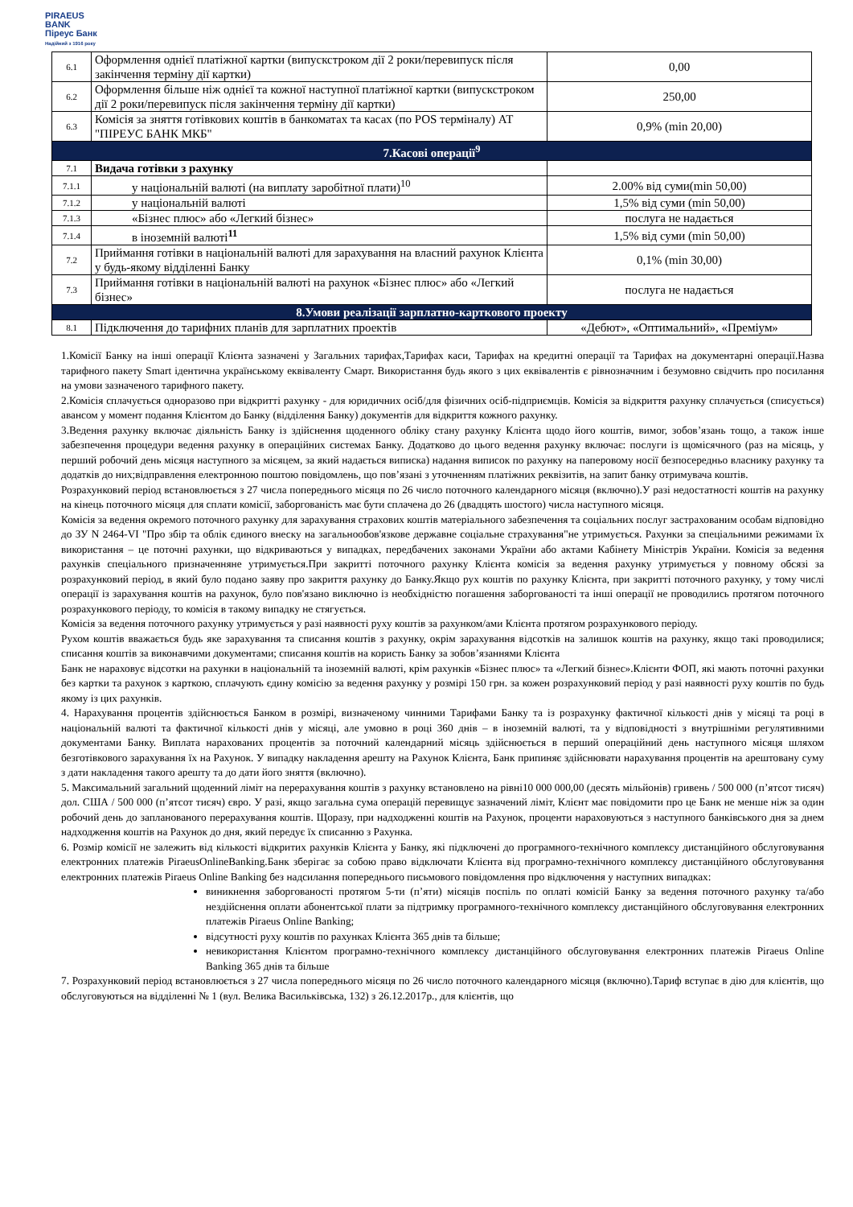PIRAEUS
BANK
Піреус Банк
Надійний з 1916 року
| 6.1 | Оформлення однієї платіжної картки (випускстроком дії 2 роки/перевипуск після закінчення терміну дії картки) | 0,00 |
| 6.2 | Оформлення більше ніж однієї та кожної наступної платіжної картки (випускстроком дії 2 роки/перевипуск після закінчення терміну дії картки) | 250,00 |
| 6.3 | Комісія за зняття готівкових коштів в банкоматах та касах (по POS терміналу) АТ "ПІРЕУС БАНК МКБ" | 0,9% (min 20,00) |
| 7.Касові операції<sup>9</sup> | | |
| 7.1 | Видача готівки з рахунку | |
| 7.1.1 | у національній валюті (на виплату заробітної плати)<sup>10</sup> | 2.00% від суми(min 50,00) |
| 7.1.2 | у національній валюті | 1,5% від суми (min 50,00) |
| 7.1.3 | «Бізнес плюс» або «Легкий бізнес» | послуга не надається |
| 7.1.4 | в іноземній валюті<sup>11</sup> | 1,5% від суми (min 50,00) |
| 7.2 | Приймання готівки в національній валюті для зарахування на власний рахунок Клієнта у будь-якому відділенні Банку | 0,1% (min 30,00) |
| 7.3 | Приймання готівки в національній валюті на рахунок «Бізнес плюс» або «Легкий бізнес» | послуга не надається |
| 8.Умови реалізації зарплатно-карткового проекту | | |
| 8.1 | Підключення до тарифних планів для зарплатних проектів | «Дебют», «Оптимальний», «Преміум» |
1.Комісії Банку на інші операції Клієнта зазначені у Загальних тарифах,Тарифах каси, Тарифах на кредитні операції та Тарифах на документарні операції.Назва тарифного пакету Smart ідентична українському еквіваленту Смарт. Використання будь якого з цих еквівалентів є рівнозначним і безумовно свідчить про посилання на умови зазначеного тарифного пакету.
2.Комісія сплачується одноразово при відкритті рахунку - для юридичних осіб/для фізичних осіб-підприємців. Комісія за відкриття рахунку сплачується (списується) авансом у момент подання Клієнтом до Банку (відділення Банку) документів для відкриття кожного рахунку.
3.Ведення рахунку включає діяльність Банку із здійснення щоденного обліку стану рахунку Клієнта щодо його коштів, вимог, зобов’язань тощо, а також інше забезпечення процедури ведення рахунку в операційних системах Банку. Додатково до цього ведення рахунку включає: послуги із щомісячного (раз на місяць, у перший робочий день місяця наступного за місяцем, за який надається виписка) надання виписок по рахунку на паперовому носії безпосередньо власнику рахунку та додатків до них;відправлення електронною поштою повідомлень, що пов’язані з уточненням платіжних реквізитів, на запит банку отримувача коштів.
Розрахунковий період встановлюється з 27 числа попереднього місяця по 26 число поточного календарного місяця (включно).У разі недостатності коштів на рахунку на кінець поточного місяця для сплати комісії, заборгованість має бути сплачена до 26 (двадцять шостого) числа наступного місяця.
Комісія за ведення окремого поточного рахунку для зарахування страхових коштів матеріального забезпечення та соціальних послуг застрахованим особам відповідно до ЗУ N 2464-VI "Про збір та облік єдиного внеску на загальнообов'язкове державне соціальне страхування"не утримується. Рахунки за спеціальними режимами їх використання – це поточні рахунки, що відкриваються у випадках, передбачених законами України або актами Кабінету Міністрів України. Комісія за ведення рахунків спеціального призначенняне утримується.При закритті поточного рахунку Клієнта комісія за ведення рахунку утримується у повному обсязі за розрахунковий період, в який було подано заяву про закриття рахунку до Банку.Якщо рух коштів по рахунку Клієнта, при закритті поточного рахунку, у тому числі операції із зарахування коштів на рахунок, було пов'язано виключно із необхідністю погашення заборгованості та інші операції не проводились протягом поточного розрахункового періоду, то комісія в такому випадку не стягується.
Комісія за ведення поточного рахунку утримується у разі наявності руху коштів за рахунком/ами Клієнта протягом розрахункового періоду.
Рухом коштів вважається будь яке зарахування та списання коштів з рахунку, окрім зарахування відсотків на залишок коштів на рахунку, якщо такі проводилися; списання коштів за виконавчими документами; списання коштів на користь Банку за зобов’язаннями Клієнта
Банк не нараховує відсотки на рахунки в національній та іноземній валюті, крім рахунків «Бізнес плюс» та «Легкий бізнес».Клієнти ФОП, які мають поточні рахунки без картки та рахунок з карткою, сплачують єдину комісію за ведення рахунку у розмірі 150 грн. за кожен розрахунковий період у разі наявності руху коштів по будь якому із цих рахунків.
4. Нарахування процентів здійснюється Банком в розмірі, визначеному чинними Тарифами Банку та із розрахунку фактичної кількості днів у місяці та році в національній валюті та фактичної кількості днів у місяці, але умовно в році 360 днів – в іноземній валюті, та у відповідності з внутрішніми регулятивними документами Банку. Виплата нарахованих процентів за поточний календарний місяць здійснюється в перший операційний день наступного місяця шляхом безготівкового зарахування їх на Рахунок. У випадку накладення арешту на Рахунок Клієнта, Банк припиняє здійснювати нарахування процентів на арештовану суму з дати накладення такого арешту та до дати його зняття (включно).
5. Максимальний загальний щоденний ліміт на перерахування коштів з рахунку встановлено на рівні10 000 000,00 (десять мільйонів) гривень / 500 000 (п’ятсот тисяч) дол. США / 500 000 (п’ятсот тисяч) євро. У разі, якщо загальна сума операцій перевищує зазначений ліміт, Клієнт має повідомити про це Банк не менше ніж за один робочий день до запланованого перерахування коштів. Щоразу, при надходженні коштів на Рахунок, проценти нараховуються з наступного банківського дня за днем надходження коштів на Рахунок до дня, який передує їх списанню з Рахунка.
6. Розмір комісії не залежить від кількості відкритих рахунків Клієнта у Банку, які підключені до програмного-технічного комплексу дистанційного обслуговування електронних платежів PiraeusOnlineBanking.Банк зберігає за собою право відключати Клієнта від програмно-технічного комплексу дистанційного обслуговування електронних платежів Piraeus Online Banking без надсилання попереднього письмового повідомлення про відключення у наступних випадках:
виникнення заборгованості протягом 5-ти (п’яти) місяців поспіль по оплаті комісій Банку за ведення поточного рахунку та/або нездійснення оплати абонентської плати за підтримку програмного-технічного комплексу дистанційного обслуговування електронних платежів Piraeus Online Banking;
відсутності руху коштів по рахунках Клієнта 365 днів та більше;
невикористання Клієнтом програмно-технічного комплексу дистанційного обслуговування електронних платежів Piraeus Online Banking 365 днів та більше
7. Розрахунковий період встановлюється з 27 числа попереднього місяця по 26 число поточного календарного місяця (включно).Тариф вступає в дію для клієнтів, що обслуговуються на відділенні № 1 (вул. Велика Васильківська, 132) з 26.12.2017р., для клієнтів, що